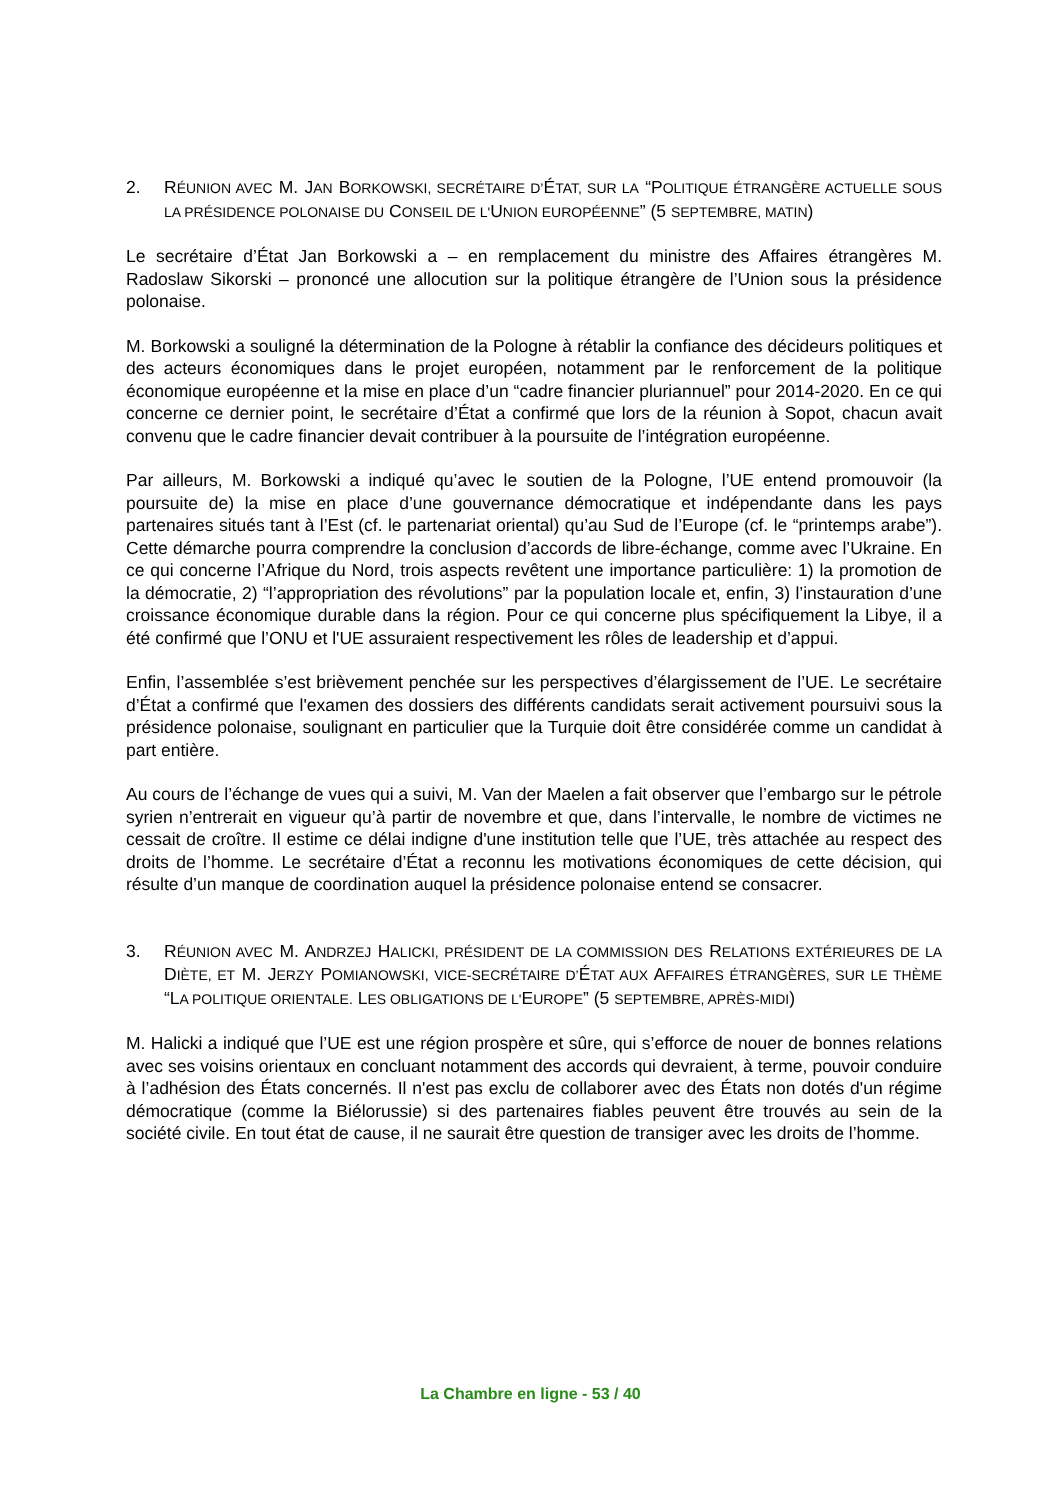2. RÉUNION AVEC M. JAN BORKOWSKI, SECRÉTAIRE D’ÉTAT, SUR LA “POLITIQUE ÉTRANGÈRE ACTUELLE SOUS LA PRÉSIDENCE POLONAISE DU CONSEIL DE L'UNION EUROPÉENNE” (5 SEPTEMBRE, MATIN)
Le secrétaire d’État Jan Borkowski a – en remplacement du ministre des Affaires étrangères M. Radoslaw Sikorski – prononcé une allocution sur la politique étrangère de l’Union sous la présidence polonaise.
M. Borkowski a souligné la détermination de la Pologne à rétablir la confiance des décideurs politiques et des acteurs économiques dans le projet européen, notamment par le renforcement de la politique économique européenne et la mise en place d’un “cadre financier pluriannuel” pour 2014-2020. En ce qui concerne ce dernier point, le secrétaire d’État a confirmé que lors de la réunion à Sopot, chacun avait convenu que le cadre financier devait contribuer à la poursuite de l’intégration européenne.
Par ailleurs, M. Borkowski a indiqué qu’avec le soutien de la Pologne, l’UE entend promouvoir (la poursuite de) la mise en place d’une gouvernance démocratique et indépendante dans les pays partenaires situés tant à l’Est (cf. le partenariat oriental) qu’au Sud de l’Europe (cf. le “printemps arabe”). Cette démarche pourra comprendre la conclusion d’accords de libre-échange, comme avec l’Ukraine. En ce qui concerne l’Afrique du Nord, trois aspects revêtent une importance particulière: 1) la promotion de la démocratie, 2) “l’appropriation des révolutions” par la population locale et, enfin, 3) l’instauration d’une croissance économique durable dans la région. Pour ce qui concerne plus spécifiquement la Libye, il a été confirmé que l’ONU et l'UE assuraient respectivement les rôles de leadership et d’appui.
Enfin, l’assemblée s’est brièvement penchée sur les perspectives d’élargissement de l’UE. Le secrétaire d’État a confirmé que l'examen des dossiers des différents candidats serait activement poursuivi sous la présidence polonaise, soulignant en particulier que la Turquie doit être considérée comme un candidat à part entière.
Au cours de l’échange de vues qui a suivi, M. Van der Maelen a fait observer que l’embargo sur le pétrole syrien n’entrerait en vigueur qu’à partir de novembre et que, dans l’intervalle, le nombre de victimes ne cessait de croître. Il estime ce délai indigne d'une institution telle que l’UE, très attachée au respect des droits de l’homme. Le secrétaire d’État a reconnu les motivations économiques de cette décision, qui résulte d’un manque de coordination auquel la présidence polonaise entend se consacrer.
3. RÉUNION AVEC M. ANDRZEJ HALICKI, PRÉSIDENT DE LA COMMISSION DES RELATIONS EXTÉRIEURES DE LA DIÈTE, ET M. JERZY POMIANOWSKI, VICE-SECRÉTAIRE D’ÉTAT AUX AFFAIRES ÉTRANGÈRES, SUR LE THÈME “LA POLITIQUE ORIENTALE. LES OBLIGATIONS DE L'EUROPE” (5 SEPTEMBRE, APRÈS-MIDI)
M. Halicki a indiqué que l’UE est une région prospère et sûre, qui s’efforce de nouer de bonnes relations avec ses voisins orientaux en concluant notamment des accords qui devraient, à terme, pouvoir conduire à l’adhésion des États concernés. Il n'est pas exclu de collaborer avec des États non dotés d'un régime démocratique (comme la Biélorussie) si des partenaires fiables peuvent être trouvés au sein de la société civile. En tout état de cause, il ne saurait être question de transiger avec les droits de l’homme.
La Chambre en ligne - 53 / 40